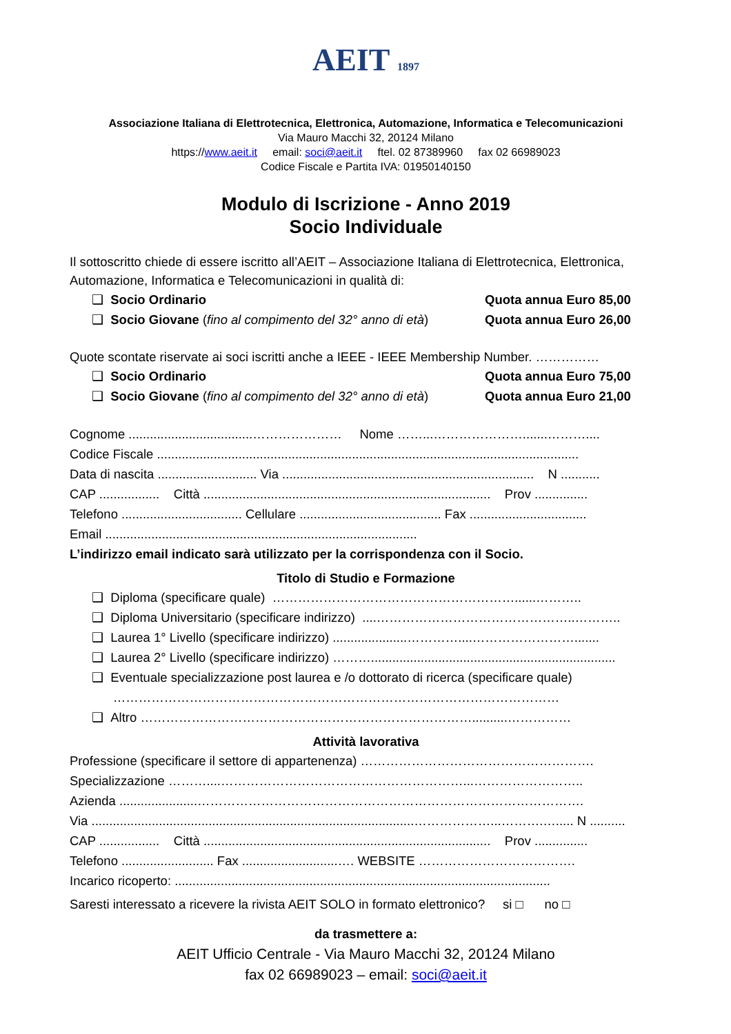AEIT 1897
Associazione Italiana di Elettrotecnica, Elettronica, Automazione, Informatica e Telecomunicazioni
Via Mauro Macchi 32, 20124 Milano
https://www.aeit.it email: soci@aeit.it ftel. 02 87389960 fax 02 66989023
Codice Fiscale e Partita IVA: 01950140150
Modulo di Iscrizione - Anno 2019
Socio Individuale
Il sottoscritto chiede di essere iscritto all’AEIT – Associazione Italiana di Elettrotecnica, Elettronica, Automazione, Informatica e Telecomunicazioni in qualità di:
❑ Socio Ordinario Quota annua Euro 85,00
❑ Socio Giovane (fino al compimento del 32° anno di età) Quota annua Euro 26,00
Quote scontate riservate ai soci iscritti anche a IEEE - IEEE Membership Number. ……………
❑ Socio Ordinario Quota annua Euro 75,00
❑ Socio Giovane (fino al compimento del 32° anno di età) Quota annua Euro 21,00
Cognome ...................................………………… Nome ……...………………….......………....
Codice Fiscale .......................................................................................................................
Data di nascita ............................ Via ....................................................................... N ...........
CAP ................. Città ................................................................................. Prov ...............
Telefono .................................. Cellulare ........................................ Fax .................................
Email ........................................................................................
L’indirizzo email indicato sarà utilizzato per la corrispondenza con il Socio.
Titolo di Studio e Formazione
❑ Diploma (specificare quale) …………………………………………………......………..
❑ Diploma Universitario (specificare indirizzo) ....………………………………………..………..
❑ Laurea 1° Livello (specificare indirizzo) .....................…………....…………………….......
❑ Laurea 2° Livello (specificare indirizzo) ……….....................................................................
❑ Eventuale specializzazione post laurea e /o dottorato di ricerca (specificare quale)
……………………………………………………………………………………………
❑ Altro ……………………………………………………………………..........……………
Attività lavorativa
Professione (specificare il settore di appartenenza) ……………………………………………….
Specializzazione ………....…………………………………………………...……………………..
Azienda ......................……………………………………………………………………………….
Via ...........................................................................................………………...……….…..... N ..........
CAP ................. Città ................................................................................. Prov ...............
Telefono .......................... Fax ...........................…. WEBSITE ……………………………….
Incarico ricoperto: ..........................................................................................................
Saresti interessato a ricevere la rivista AEIT SOLO in formato elettronico? si □ no □
da trasmettere a:
AEIT Ufficio Centrale - Via Mauro Macchi 32, 20124 Milano
fax 02 66989023 – email: soci@aeit.it